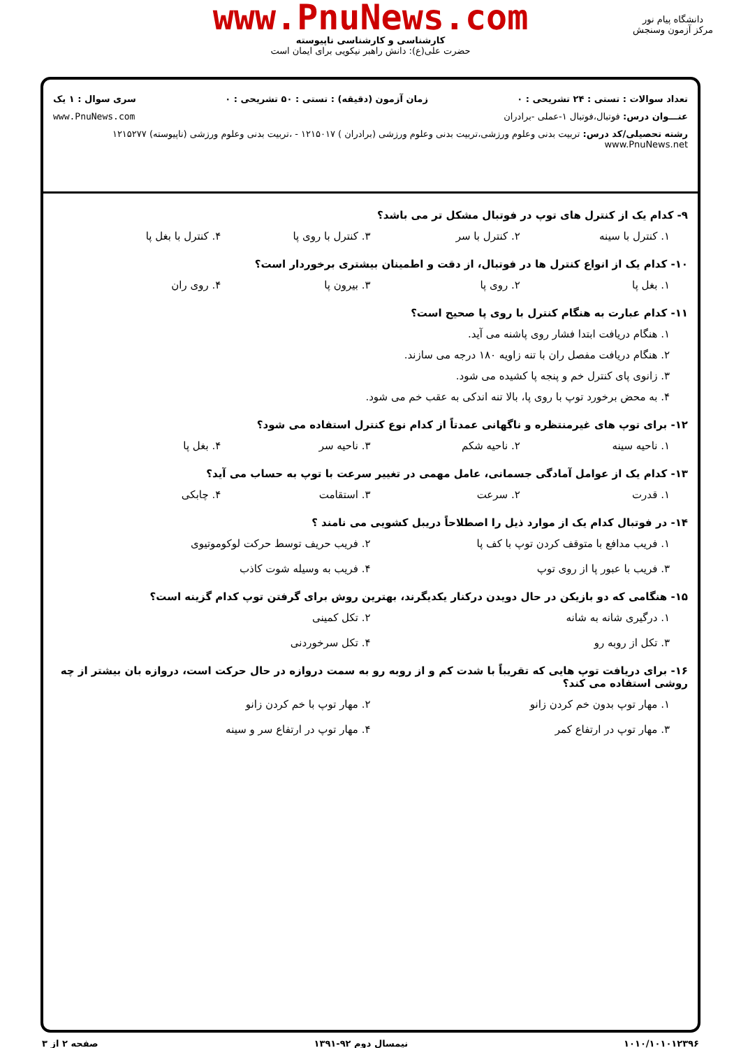www.PnuNews.com
کارشناسی و کارشناسی ناپیوسته
حضرت علی(ع): دانش راهبر نیکویی برای ایمان است
دانشگاه پیام نور
مرکز آزمون وسنجش
تعداد سوالات : تستی : ۲۴ تشریحی : ۰ زمان آزمون (دقیقه) : تستی : ۵۰ تشریحی : ۰ سری سوال : ۱ یک
عنـــوان درس: فوتبال،فوتبال ۱-عملی -برادران www.PnuNews.com
رشته تحصیلی/کد درس: تربیت بدنی وعلوم ورزشی،تربیت بدنی وعلوم ورزشی (برادران ) ۱۲۱۵۰۱۷ - ،تربیت بدنی وعلوم ورزشی (ناپیوسته) ۱۲۱۵۲۷۷ www.PnuNews.net
۹- کدام یک از کنترل های توپ در فوتبال مشکل تر می باشد؟
۱. کنترل با سینه ۲. کنترل با سر ۳. کنترل با روی پا ۴. کنترل با بغل پا
۱۰- کدام یک از انواع کنترل ها در فوتبال، از دقت و اطمینان بیشتری برخوردار است؟
۱. بغل پا ۲. روی پا ۳. بیرون پا ۴. روی ران
۱۱- کدام عبارت به هنگام کنترل با روی پا صحیح است؟
۱. هنگام دریافت ابتدا فشار روی پاشنه می آید.
۲. هنگام دریافت مفصل ران با تنه زاویه ۱۸۰ درجه می سازند.
۳. زانوی پای کنترل خم و پنجه پا کشیده می شود.
۴. به محض برخورد توپ با روی پا، بالا تنه اندکی به عقب خم می شود.
۱۲- برای توپ های غیرمنتظره و ناگهانی عمدتاً از کدام نوع کنترل استفاده می شود؟
۱. ناحیه سینه ۲. ناحیه شکم ۳. ناحیه سر ۴. بغل پا
۱۳- کدام یک از عوامل آمادگی جسمانی، عامل مهمی در تغییر سرعت با توپ به حساب می آید؟
۱. قدرت ۲. سرعت ۳. استقامت ۴. چابکی
۱۴- در فوتبال کدام یک از موارد ذیل را اصطلاحاً دریبل کشویی می نامند ؟
۱. فریب مدافع با متوقف کردن توپ با کف پا
۲. فریب حریف توسط حرکت لوکوموتیوی
۳. فریب با عبور پا از روی توپ
۴. فریب به وسیله شوت کاذب
۱۵- هنگامی که دو بازیکن در حال دویدن درکنار یکدیگرند، بهترین روش برای گرفتن توپ کدام گزینه است؟
۱. درگیری شانه به شانه
۲. تکل کمینی
۳. تکل از روبه رو
۴. تکل سرخوردنی
۱۶- برای دریافت توپ هایی که تقریباً با شدت کم و از روبه رو به سمت دروازه در حال حرکت است، دروازه بان بیشتر از چه روشی استفاده می کند؟
۱. مهار توپ بدون خم کردن زانو
۲. مهار توپ با خم کردن زانو
۳. مهار توپ در ارتفاع کمر
۴. مهار توپ در ارتفاع سر و سینه
۱۰۱۰/۱۰۱۰۱۲۳۹۶ نیمسال دوم ۹۲-۱۳۹۱ صفحه ۲ از ۳